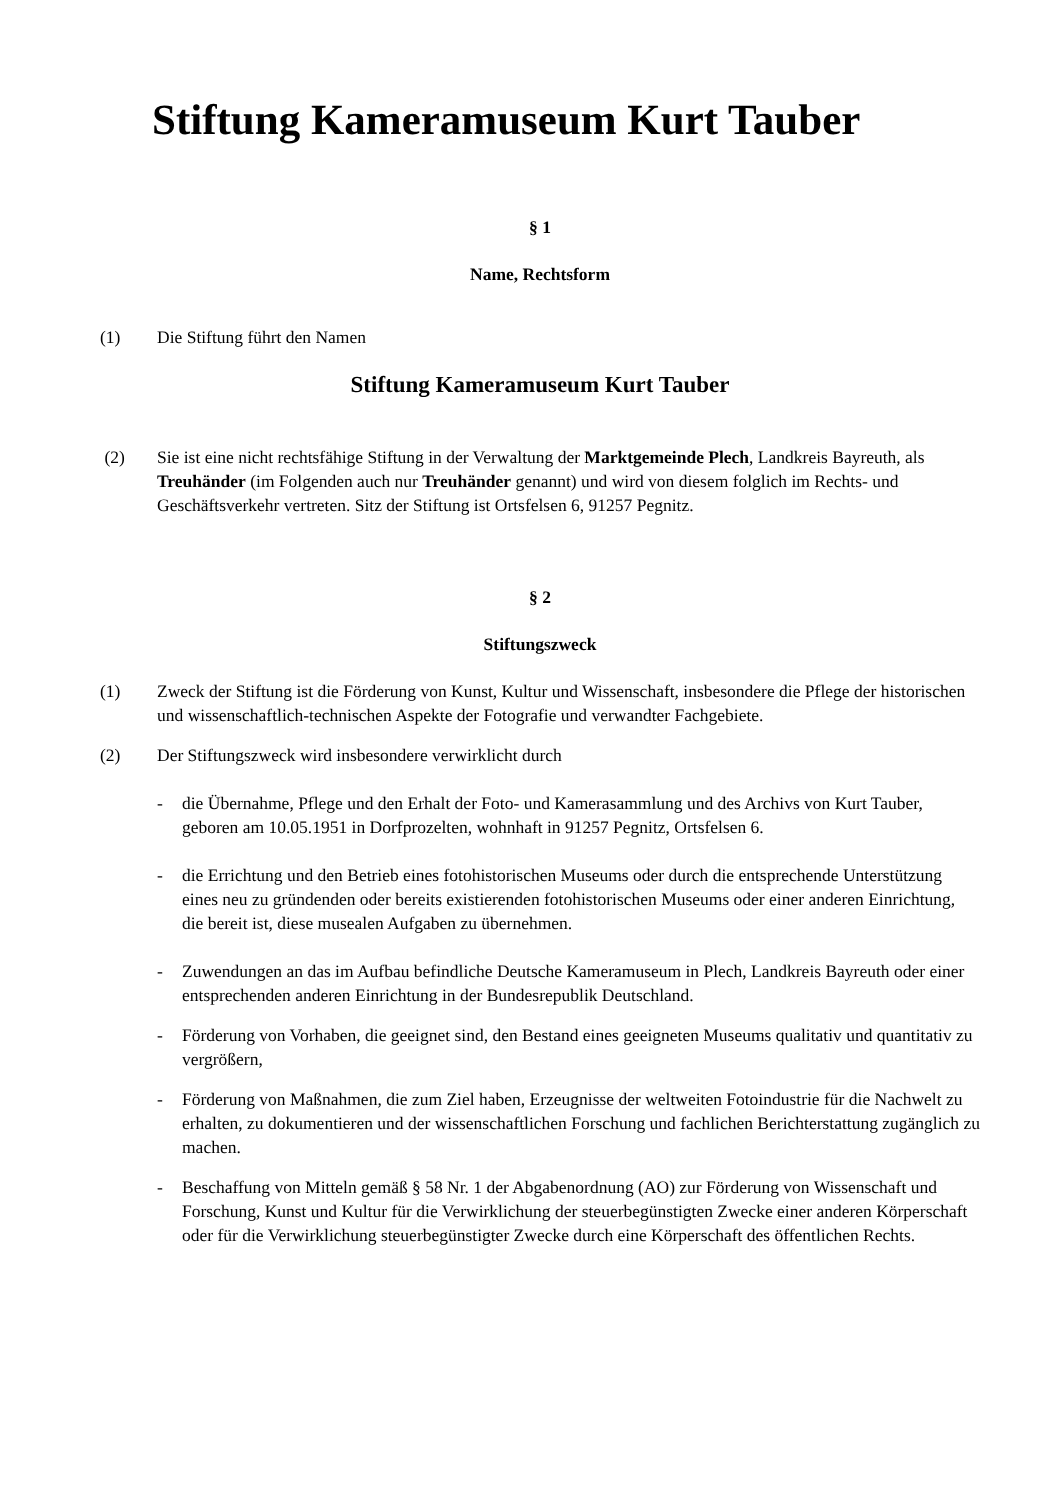Stiftung Kameramuseum Kurt Tauber
§ 1
Name, Rechtsform
(1) Die Stiftung führt den Namen
Stiftung Kameramuseum Kurt Tauber
(2) Sie ist eine nicht rechtsfähige Stiftung in der Verwaltung der Marktgemeinde Plech, Landkreis Bayreuth, als Treuhänder (im Folgenden auch nur Treuhänder genannt) und wird von diesem folglich im Rechts- und Geschäftsverkehr vertreten. Sitz der Stiftung ist Ortsfelsen 6, 91257 Pegnitz.
§ 2
Stiftungszweck
(1) Zweck der Stiftung ist die Förderung von Kunst, Kultur und Wissenschaft, insbesondere die Pflege der historischen und wissenschaftlich-technischen Aspekte der Fotografie und verwandter Fachgebiete.
(2) Der Stiftungszweck wird insbesondere verwirklicht durch
- die Übernahme, Pflege und den Erhalt der Foto- und Kamerasammlung und des Archivs von Kurt Tauber, geboren am 10.05.1951 in Dorfprozelten, wohnhaft in 91257 Pegnitz, Ortsfelsen 6.
- die Errichtung und den Betrieb eines fotohistorischen Museums oder durch die entsprechende Unterstützung eines neu zu gründenden oder bereits existierenden fotohistorischen Museums oder einer anderen Einrichtung, die bereit ist, diese musealen Aufgaben zu übernehmen.
- Zuwendungen an das im Aufbau befindliche Deutsche Kameramuseum in Plech, Landkreis Bayreuth oder einer entsprechenden anderen Einrichtung in der Bundesrepublik Deutschland.
- Förderung von Vorhaben, die geeignet sind, den Bestand eines geeigneten Museums qualitativ und quantitativ zu vergrößern,
- Förderung von Maßnahmen, die zum Ziel haben, Erzeugnisse der weltweiten Fotoindustrie für die Nachwelt zu erhalten, zu dokumentieren und der wissenschaftlichen Forschung und fachlichen Berichterstattung zugänglich zu machen.
- Beschaffung von Mitteln gemäß § 58 Nr. 1 der Abgabenordnung (AO) zur Förderung von Wissenschaft und Forschung, Kunst und Kultur für die Verwirklichung der steuerbegünstigten Zwecke einer anderen Körperschaft oder für die Verwirklichung steuerbegünstigter Zwecke durch eine Körperschaft des öffentlichen Rechts.